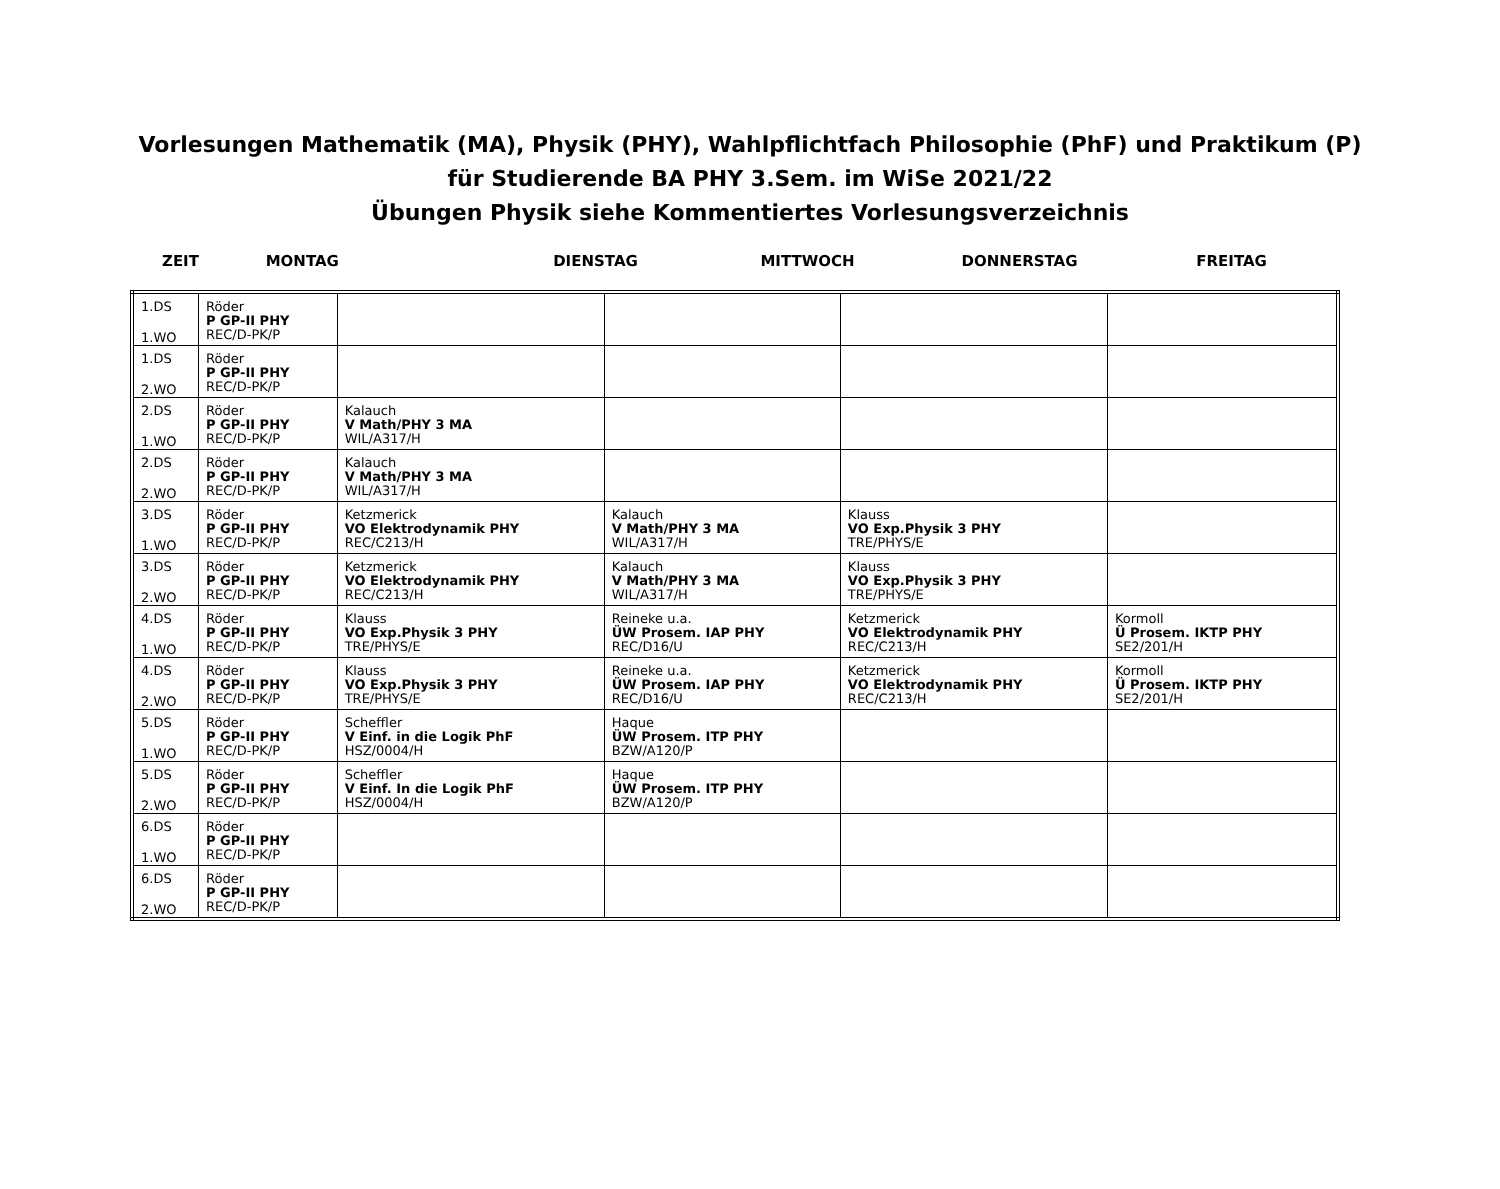Vorlesungen Mathematik (MA), Physik (PHY), Wahlpflichtfach Philosophie (PhF) und Praktikum (P)
für Studierende BA PHY 3.Sem. im WiSe 2021/22
Übungen Physik siehe Kommentiertes Vorlesungsverzeichnis
ZEIT MONTAG DIENSTAG MITTWOCH DONNERSTAG FREITAG
| 1.DS 1.WO | Röder P GP-II PHY REC/D-PK/P | | | | |
| 1.DS 2.WO | Röder P GP-II PHY REC/D-PK/P | | | | |
| 2.DS 1.WO | Röder P GP-II PHY REC/D-PK/P | Kalauch V Math/PHY 3 MA WIL/A317/H | | | |
| 2.DS 2.WO | Röder P GP-II PHY REC/D-PK/P | Kalauch V Math/PHY 3 MA WIL/A317/H | | | |
| 3.DS 1.WO | Röder P GP-II PHY REC/D-PK/P | Ketzmerick VO Elektrodynamik PHY REC/C213/H | Kalauch V Math/PHY 3 MA WIL/A317/H | Klauss VO Exp.Physik 3 PHY TRE/PHYS/E | |
| 3.DS 2.WO | Röder P GP-II PHY REC/D-PK/P | Ketzmerick VO Elektrodynamik PHY REC/C213/H | Kalauch V Math/PHY 3 MA WIL/A317/H | Klauss VO Exp.Physik 3 PHY TRE/PHYS/E | |
| 4.DS 1.WO | Röder P GP-II PHY REC/D-PK/P | Klauss VO Exp.Physik 3 PHY TRE/PHYS/E | Reineke u.a. ÜW Prosem. IAP PHY REC/D16/U | Ketzmerick VO Elektrodynamik PHY REC/C213/H | Kormoll Ü Prosem. IKTP PHY SE2/201/H |
| 4.DS 2.WO | Röder P GP-II PHY REC/D-PK/P | Klauss VO Exp.Physik 3 PHY TRE/PHYS/E | Reineke u.a. ÜW Prosem. IAP PHY REC/D16/U | Ketzmerick VO Elektrodynamik PHY REC/C213/H | Kormoll Ü Prosem. IKTP PHY SE2/201/H |
| 5.DS 1.WO | Röder P GP-II PHY REC/D-PK/P | Scheffler V Einf. in die Logik PhF HSZ/0004/H | Haque ÜW Prosem. ITP PHY BZW/A120/P | | |
| 5.DS 2.WO | Röder P GP-II PHY REC/D-PK/P | Scheffler V Einf. In die Logik PhF HSZ/0004/H | Haque ÜW Prosem. ITP PHY BZW/A120/P | | |
| 6.DS 1.WO | Röder P GP-II PHY REC/D-PK/P | | | | |
| 6.DS 2.WO | Röder P GP-II PHY REC/D-PK/P | | | | |